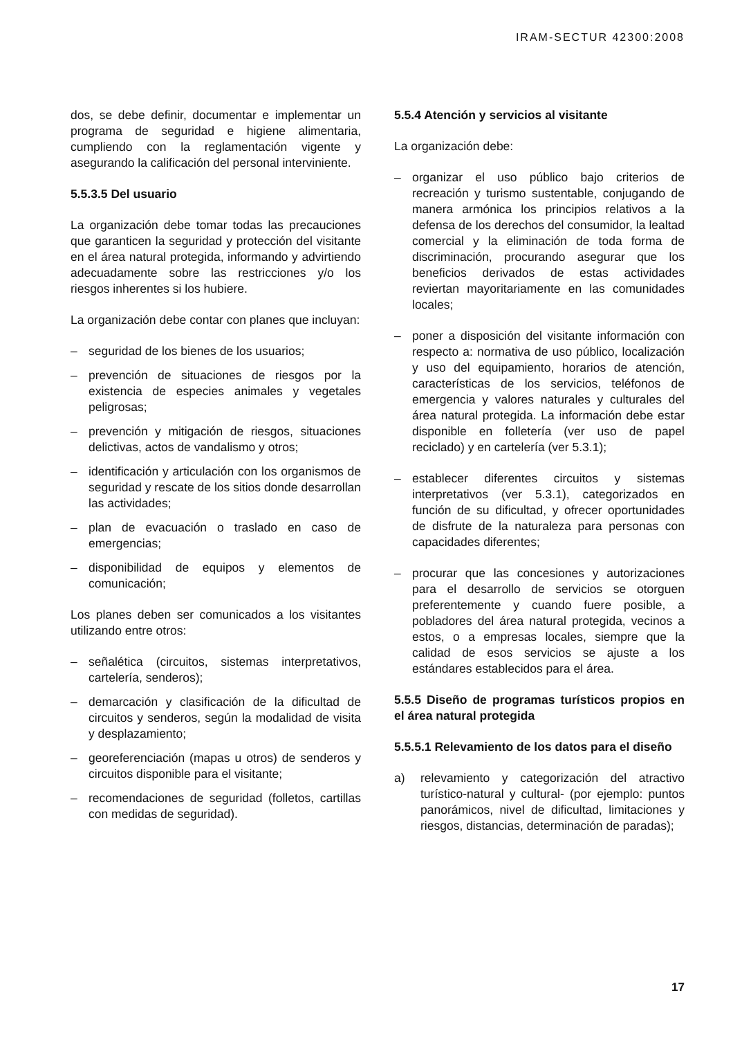IRAM-SECTUR 42300:2008
dos, se debe definir, documentar e implementar un programa de seguridad e higiene alimentaria, cumpliendo con la reglamentación vigente y asegurando la calificación del personal interviniente.
5.5.3.5 Del usuario
La organización debe tomar todas las precauciones que garanticen la seguridad y protección del visitante en el área natural protegida, informando y advirtiendo adecuadamente sobre las restricciones y/o los riesgos inherentes si los hubiere.
La organización debe contar con planes que incluyan:
– seguridad de los bienes de los usuarios;
– prevención de situaciones de riesgos por la existencia de especies animales y vegetales peligrosas;
– prevención y mitigación de riesgos, situaciones delictivas, actos de vandalismo y otros;
– identificación y articulación con los organismos de seguridad y rescate de los sitios donde desarrollan las actividades;
– plan de evacuación o traslado en caso de emergencias;
– disponibilidad de equipos y elementos de comunicación;
Los planes deben ser comunicados a los visitantes utilizando entre otros:
– señalética (circuitos, sistemas interpretativos, cartelería, senderos);
– demarcación y clasificación de la dificultad de circuitos y senderos, según la modalidad de visita y desplazamiento;
– georeferenciación (mapas u otros) de senderos y circuitos disponible para el visitante;
– recomendaciones de seguridad (folletos, cartillas con medidas de seguridad).
5.5.4 Atención y servicios al visitante
La organización debe:
– organizar el uso público bajo criterios de recreación y turismo sustentable, conjugando de manera armónica los principios relativos a la defensa de los derechos del consumidor, la lealtad comercial y la eliminación de toda forma de discriminación, procurando asegurar que los beneficios derivados de estas actividades reviertan mayoritariamente en las comunidades locales;
– poner a disposición del visitante información con respecto a: normativa de uso público, localización y uso del equipamiento, horarios de atención, características de los servicios, teléfonos de emergencia y valores naturales y culturales del área natural protegida. La información debe estar disponible en folletería (ver uso de papel reciclado) y en cartelería (ver 5.3.1);
– establecer diferentes circuitos y sistemas interpretativos (ver 5.3.1), categorizados en función de su dificultad, y ofrecer oportunidades de disfrute de la naturaleza para personas con capacidades diferentes;
– procurar que las concesiones y autorizaciones para el desarrollo de servicios se otorguen preferentemente y cuando fuere posible, a pobladores del área natural protegida, vecinos a estos, o a empresas locales, siempre que la calidad de esos servicios se ajuste a los estándares establecidos para el área.
5.5.5 Diseño de programas turísticos propios en el área natural protegida
5.5.5.1 Relevamiento de los datos para el diseño
a) relevamiento y categorización del atractivo turístico-natural y cultural- (por ejemplo: puntos panorámicos, nivel de dificultad, limitaciones y riesgos, distancias, determinación de paradas);
17